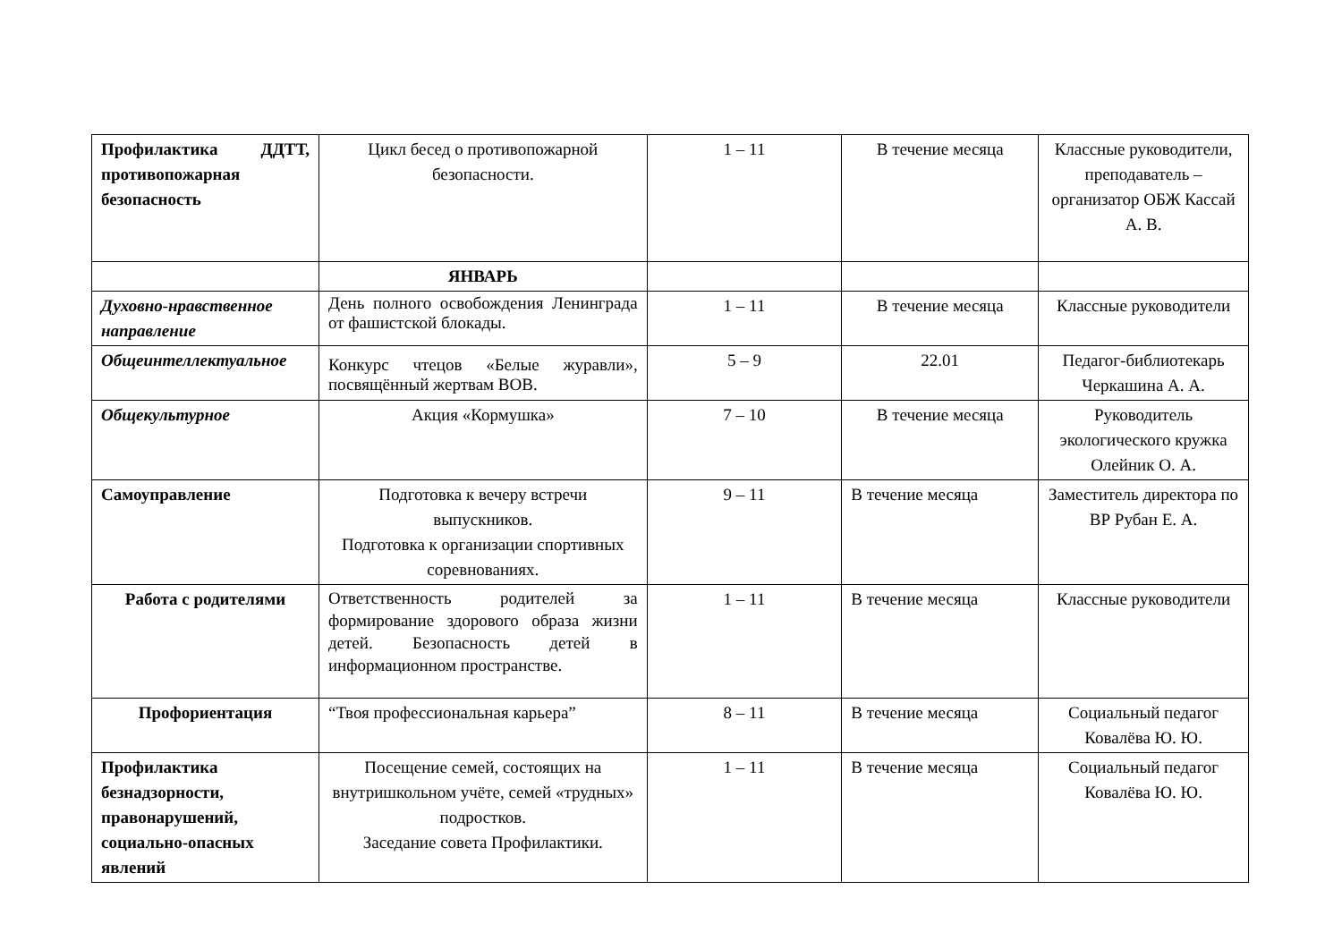| Профилактика ДДТТ, противопожарная безопасность | Цикл бесед о противопожарной безопасности. | 1 – 11 | В течение месяца | Классные руководители, преподаватель – организатор ОБЖ Кассай А. В. |
| | ЯНВАРЬ | | | |
| Духовно-нравственное направление | День полного освобождения Ленинграда от фашистской блокады. | 1 – 11 | В течение месяца | Классные руководители |
| Общеинтеллектуальное | Конкурс чтецов «Белые журавли», посвящённый жертвам ВОВ. | 5 – 9 | 22.01 | Педагог-библиотекарь Черкашина А. А. |
| Общекультурное | Акция «Кормушка» | 7 – 10 | В течение месяца | Руководитель экологического кружка Олейник О. А. |
| Самоуправление | Подготовка к вечеру встречи выпускников. Подготовка к организации спортивных соревнованиях. | 9 – 11 | В течение месяца | Заместитель директора по ВР Рубан Е. А. |
| Работа с родителями | Ответственность родителей за формирование здорового образа жизни детей. Безопасность детей в информационном пространстве. | 1 – 11 | В течение месяца | Классные руководители |
| Профориентация | “Твоя профессиональная карьера” | 8 – 11 | В течение месяца | Социальный педагог Ковалёва Ю. Ю. |
| Профилактика безнадзорности, правонарушений, социально-опасных явлений | Посещение семей, состоящих на внутришкольном учёте, семей «трудных» подростков. Заседание совета Профилактики. | 1 – 11 | В течение месяца | Социальный педагог Ковалёва Ю. Ю. |